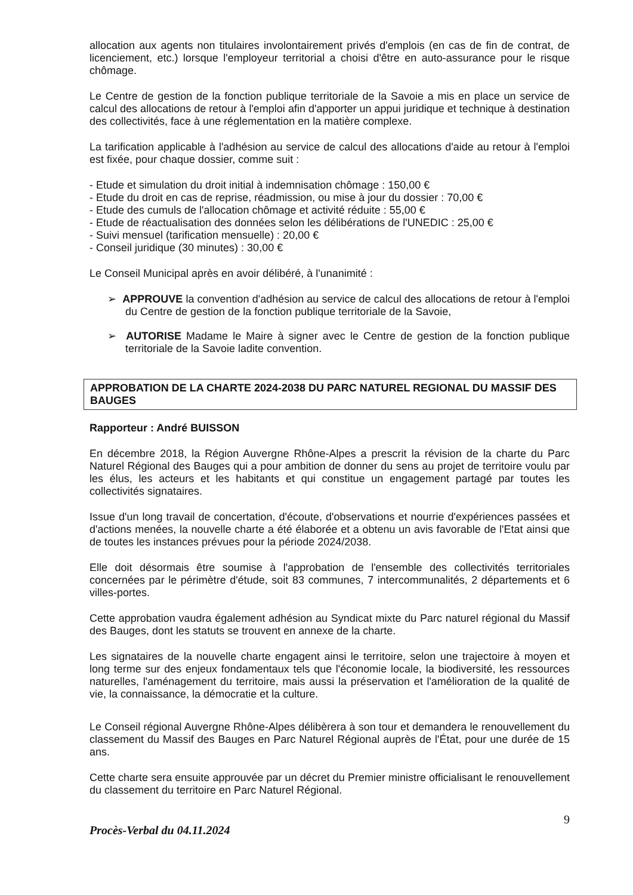allocation aux agents non titulaires involontairement privés d'emplois (en cas de fin de contrat, de licenciement, etc.) lorsque l'employeur territorial a choisi d'être en auto-assurance pour le risque chômage.
Le Centre de gestion de la fonction publique territoriale de la Savoie a mis en place un service de calcul des allocations de retour à l'emploi afin d'apporter un appui juridique et technique à destination des collectivités, face à une réglementation en la matière complexe.
La tarification applicable à l'adhésion au service de calcul des allocations d'aide au retour à l'emploi est fixée, pour chaque dossier, comme suit :
- Etude et simulation du droit initial à indemnisation chômage : 150,00 €
- Etude du droit en cas de reprise, réadmission, ou mise à jour du dossier : 70,00 €
- Etude des cumuls de l'allocation chômage et activité réduite : 55,00 €
- Etude de réactualisation des données selon les délibérations de l'UNEDIC : 25,00 €
- Suivi mensuel (tarification mensuelle) : 20,00 €
- Conseil juridique (30 minutes) : 30,00 €
Le Conseil Municipal après en avoir délibéré, à l'unanimité :
➢ APPROUVE la convention d'adhésion au service de calcul des allocations de retour à l'emploi du Centre de gestion de la fonction publique territoriale de la Savoie,
➢ AUTORISE Madame le Maire à signer avec le Centre de gestion de la fonction publique territoriale de la Savoie ladite convention.
APPROBATION DE LA CHARTE 2024-2038 DU PARC NATUREL REGIONAL DU MASSIF DES BAUGES
Rapporteur : André BUISSON
En décembre 2018, la Région Auvergne Rhône-Alpes a prescrit la révision de la charte du Parc Naturel Régional des Bauges qui a pour ambition de donner du sens au projet de territoire voulu par les élus, les acteurs et les habitants et qui constitue un engagement partagé par toutes les collectivités signataires.
Issue d'un long travail de concertation, d'écoute, d'observations et nourrie d'expériences passées et d'actions menées, la nouvelle charte a été élaborée et a obtenu un avis favorable de l'Etat ainsi que de toutes les instances prévues pour la période 2024/2038.
Elle doit désormais être soumise à l'approbation de l'ensemble des collectivités territoriales concernées par le périmètre d'étude, soit 83 communes, 7 intercommunalités, 2 départements et 6 villes-portes.
Cette approbation vaudra également adhésion au Syndicat mixte du Parc naturel régional du Massif des Bauges, dont les statuts se trouvent en annexe de la charte.
Les signataires de la nouvelle charte engagent ainsi le territoire, selon une trajectoire à moyen et long terme sur des enjeux fondamentaux tels que l'économie locale, la biodiversité, les ressources naturelles, l'aménagement du territoire, mais aussi la préservation et l'amélioration de la qualité de vie, la connaissance, la démocratie et la culture.
Le Conseil régional Auvergne Rhône-Alpes délibèrera à son tour et demandera le renouvellement du classement du Massif des Bauges en Parc Naturel Régional auprès de l'État, pour une durée de 15 ans.
Cette charte sera ensuite approuvée par un décret du Premier ministre officialisant le renouvellement du classement du territoire en Parc Naturel Régional.
Procès-Verbal du 04.11.2024 9